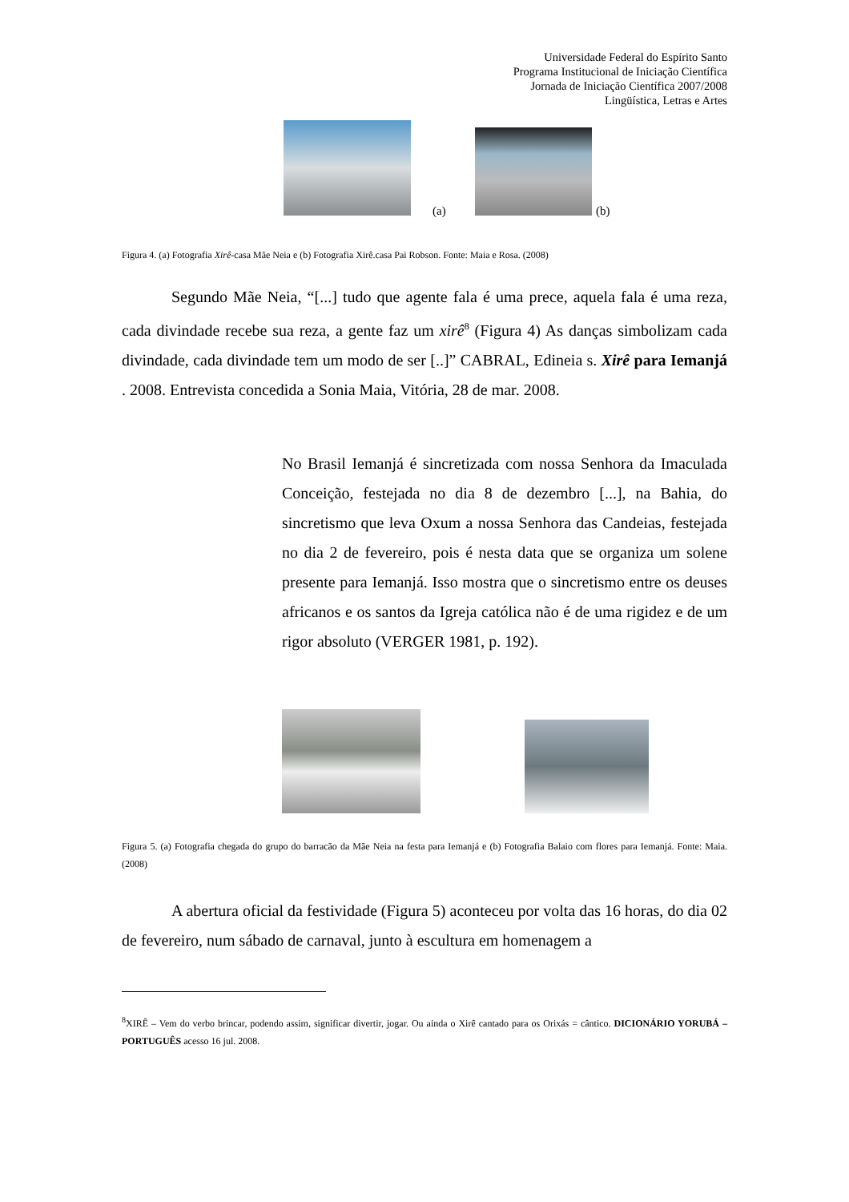Universidade Federal do Espírito Santo
Programa Institucional de Iniciação Científica
Jornada de Iniciação Científica 2007/2008
Lingüística, Letras e Artes
(a) (b)
Figura 4. (a) Fotografia Xirê-casa Mãe Neia e (b) Fotografia Xirê.casa Pai Robson. Fonte: Maia e Rosa. (2008)
Segundo Mãe Neia, “[...] tudo que agente fala é uma prece, aquela fala é uma reza, cada divindade recebe sua reza, a gente faz um xirê<sup>8</sup> (Figura 4) As danças simbolizam cada divindade, cada divindade tem um modo de ser [..]” CABRAL, Edineia s. Xirê para Iemanjá . 2008. Entrevista concedida a Sonia Maia, Vitória, 28 de mar. 2008.
No Brasil Iemanjá é sincretizada com nossa Senhora da Imaculada Conceição, festejada no dia 8 de dezembro [...], na Bahia, do sincretismo que leva Oxum a nossa Senhora das Candeias, festejada no dia 2 de fevereiro, pois é nesta data que se organiza um solene presente para Iemanjá. Isso mostra que o sincretismo entre os deuses africanos e os santos da Igreja católica não é de uma rigidez e de um rigor absoluto (VERGER 1981, p. 192).
Figura 5. (a) Fotografia chegada do grupo do barracão da Mãe Neia na festa para Iemanjá e (b) Fotografia Balaio com flores para Iemanjá. Fonte: Maia. (2008)
A abertura oficial da festividade (Figura 5) aconteceu por volta das 16 horas, do dia 02 de fevereiro, num sábado de carnaval, junto à escultura em homenagem a
<sup>8</sup> XIRÊ – Vem do verbo brincar, podendo assim, significar divertir, jogar. Ou ainda o Xirê cantado para os Orixás = cântico. DICIONÁRIO YORUBÁ – PORTUGUÊS acesso 16 jul. 2008.